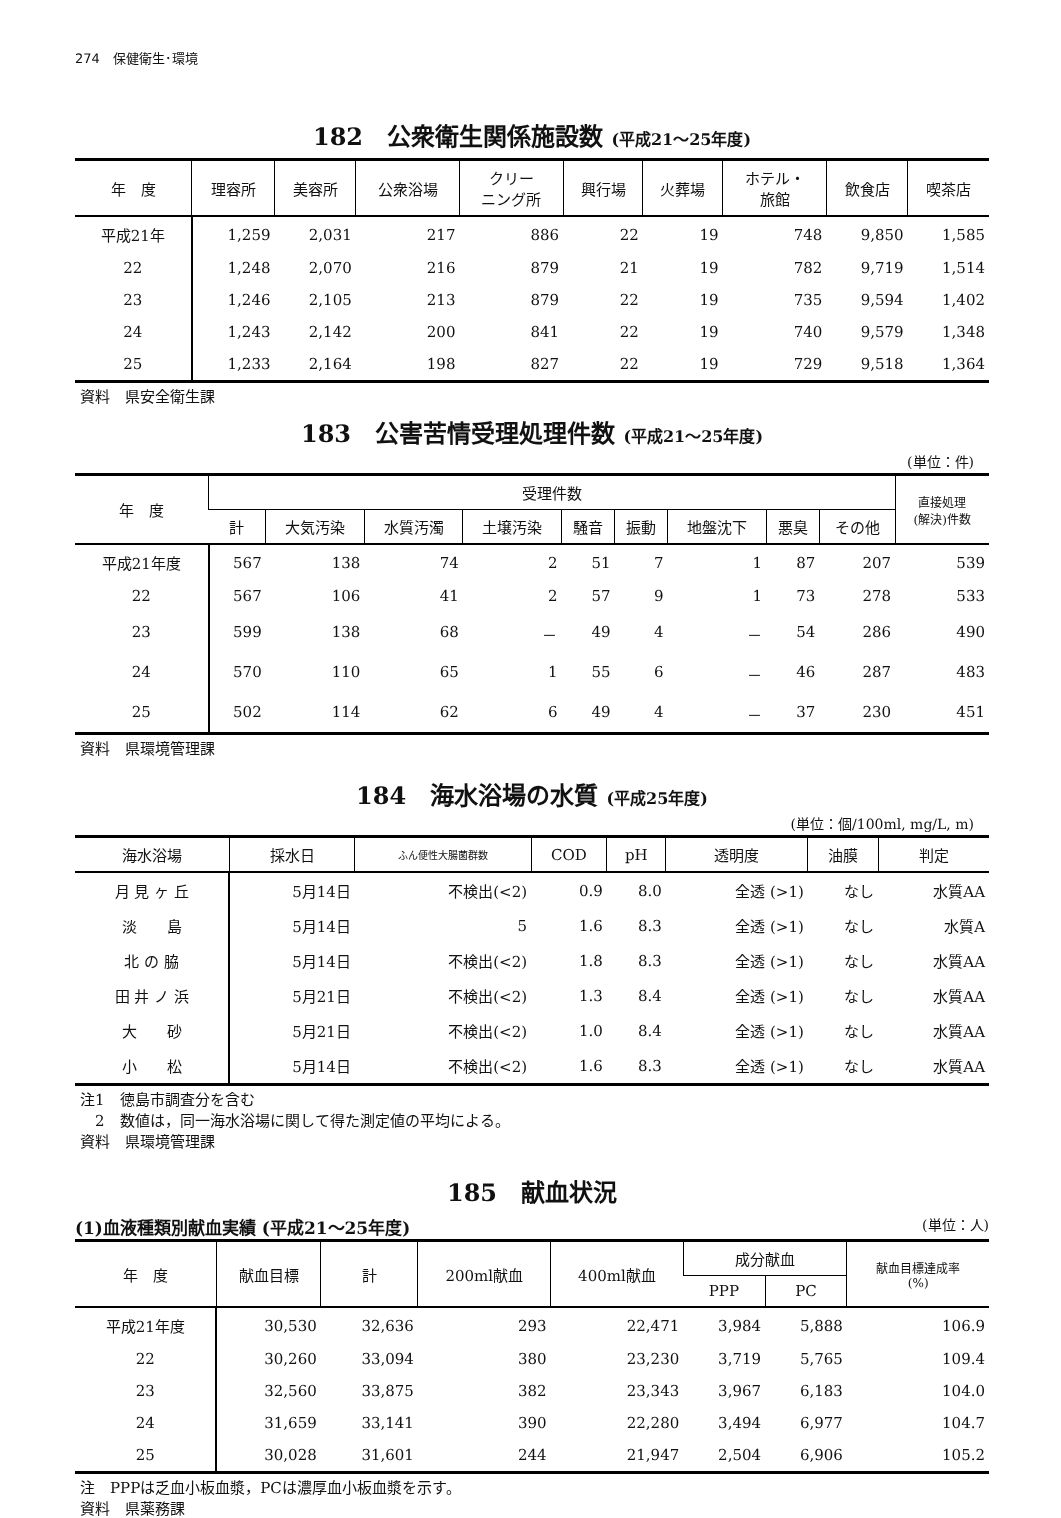274　保健衛生･環境
182　公衆衛生関係施設数 (平成21～25年度)
| 年 度 | 理容所 | 美容所 | 公衆浴場 | クリー ニング所 | 興行場 | 火葬場 | ホテル・ 旅館 | 飲食店 | 喫茶店 |
| --- | --- | --- | --- | --- | --- | --- | --- | --- | --- |
| 平成21年 | 1,259 | 2,031 | 217 | 886 | 22 | 19 | 748 | 9,850 | 1,585 |
| 22 | 1,248 | 2,070 | 216 | 879 | 21 | 19 | 782 | 9,719 | 1,514 |
| 23 | 1,246 | 2,105 | 213 | 879 | 22 | 19 | 735 | 9,594 | 1,402 |
| 24 | 1,243 | 2,142 | 200 | 841 | 22 | 19 | 740 | 9,579 | 1,348 |
| 25 | 1,233 | 2,164 | 198 | 827 | 22 | 19 | 729 | 9,518 | 1,364 |
資料　県安全衛生課
183　公害苦情受理処理件数 (平成21～25年度)
(単位：件)
| 年 度 | 受理件数 | | | | | | | | | 直接処理 (解決)件数 |
| --- | --- | --- | --- | --- | --- | --- | --- | --- | --- | --- |
| | 計 | 大気汚染 | 水質汚濁 | 土壌汚染 | 騒音 | 振動 | 地盤沈下 | 悪臭 | その他 | |
| 平成21年度 | 567 | 138 | 74 | 2 | 51 | 7 | 1 | 87 | 207 | 539 |
| 22 | 567 | 106 | 41 | 2 | 57 | 9 | 1 | 73 | 278 | 533 |
| 23 | 599 | 138 | 68 | － | 49 | 4 | － | 54 | 286 | 490 |
| 24 | 570 | 110 | 65 | 1 | 55 | 6 | － | 46 | 287 | 483 |
| 25 | 502 | 114 | 62 | 6 | 49 | 4 | － | 37 | 230 | 451 |
資料　県環境管理課
184　海水浴場の水質 (平成25年度)
(単位：個/100ml, mg/L, m)
| 海水浴場 | 採水日 | ふん便性大腸菌群数 | COD | pH | 透明度 | 油膜 | 判定 |
| --- | --- | --- | --- | --- | --- | --- | --- |
| 月 見 ヶ 丘 | 5月14日 | 不検出(<2) | 0.9 | 8.0 | 全透 (>1) | なし | 水質AA |
| 淡 島 | 5月14日 | 5 | 1.6 | 8.3 | 全透 (>1) | なし | 水質A |
| 北 の 脇 | 5月14日 | 不検出(<2) | 1.8 | 8.3 | 全透 (>1) | なし | 水質AA |
| 田 井 ノ 浜 | 5月21日 | 不検出(<2) | 1.3 | 8.4 | 全透 (>1) | なし | 水質AA |
| 大 砂 | 5月21日 | 不検出(<2) | 1.0 | 8.4 | 全透 (>1) | なし | 水質AA |
| 小 松 | 5月14日 | 不検出(<2) | 1.6 | 8.3 | 全透 (>1) | なし | 水質AA |
注1　徳島市調査分を含む
　2　数値は，同一海水浴場に関して得た測定値の平均による。
資料　県環境管理課
185　献血状況
(1)血液種類別献血実績 (平成21～25年度) (単位：人)
| 年 度 | 献血目標 | 計 | 200ml献血 | 400ml献血 | 成分献血 | | 献血目標達成率 (%) |
| --- | --- | --- | --- | --- | --- | --- | --- |
| | | | | | PPP | PC | |
| 平成21年度 | 30,530 | 32,636 | 293 | 22,471 | 3,984 | 5,888 | 106.9 |
| 22 | 30,260 | 33,094 | 380 | 23,230 | 3,719 | 5,765 | 109.4 |
| 23 | 32,560 | 33,875 | 382 | 23,343 | 3,967 | 6,183 | 104.0 |
| 24 | 31,659 | 33,141 | 390 | 22,280 | 3,494 | 6,977 | 104.7 |
| 25 | 30,028 | 31,601 | 244 | 21,947 | 2,504 | 6,906 | 105.2 |
注　PPPは乏血小板血漿，PCは濃厚血小板血漿を示す。
資料　県薬務課